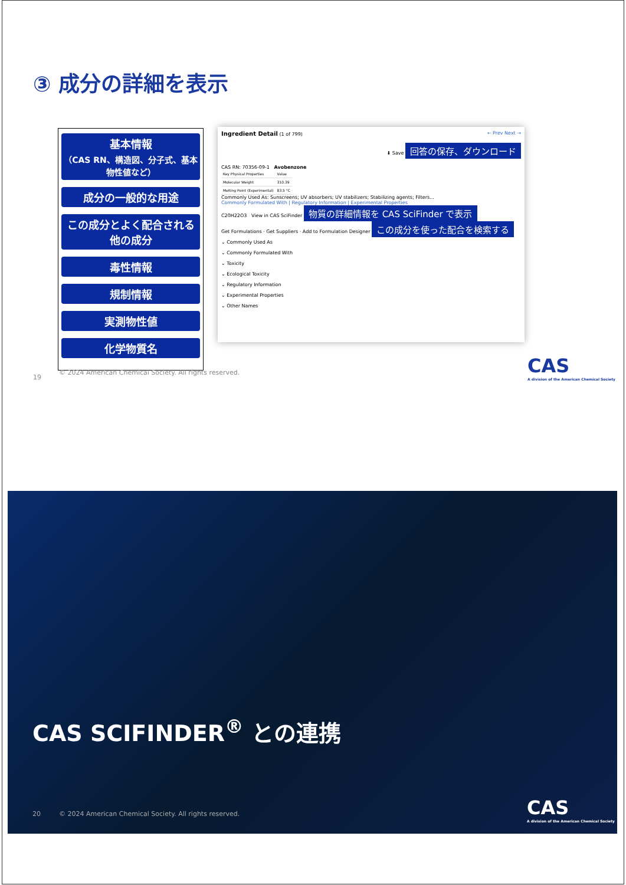③ 成分の詳細を表示
基本情報
（CAS RN、構造図、分子式、基本物性値など）
成分の一般的な用途
この成分とよく配合される他の成分
毒性情報
規制情報
実測物性値
化学物質名
Ingredient Detail (1 of 799) ← Prev Next →
⬇ Save 回答の保存、ダウンロード
CAS RN: 70356-09-1 Avobenzone
| Key Physical Properties | Value |
| --- | --- |
| Molecular Weight | 310.39 |
| Melting Point (Experimental) | 83.5 °C |
Commonly Used As: Sunscreens; UV absorbers; UV stabilizers; Stabilizing agents; Filters...
Commonly Formulated With | Regulatory Information | Experimental Properties
C20H22O3 View in CAS SciFinder 物質の詳細情報を CAS SciFinder で表示
Get Formulations · Get Suppliers · Add to Formulation Designer この成分を使った配合を検索する
⌄ Commonly Used As
⌄ Commonly Formulated With
⌄ Toxicity
⌄ Ecological Toxicity
⌄ Regulatory Information
⌄ Experimental Properties
⌄ Other Names
19
© 2024 American Chemical Society. All rights reserved.
CAS
A division of the American Chemical Society
CAS SCIFINDER<sup>®</sup> との連携
20
© 2024 American Chemical Society. All rights reserved.
CAS
A division of the American Chemical Society